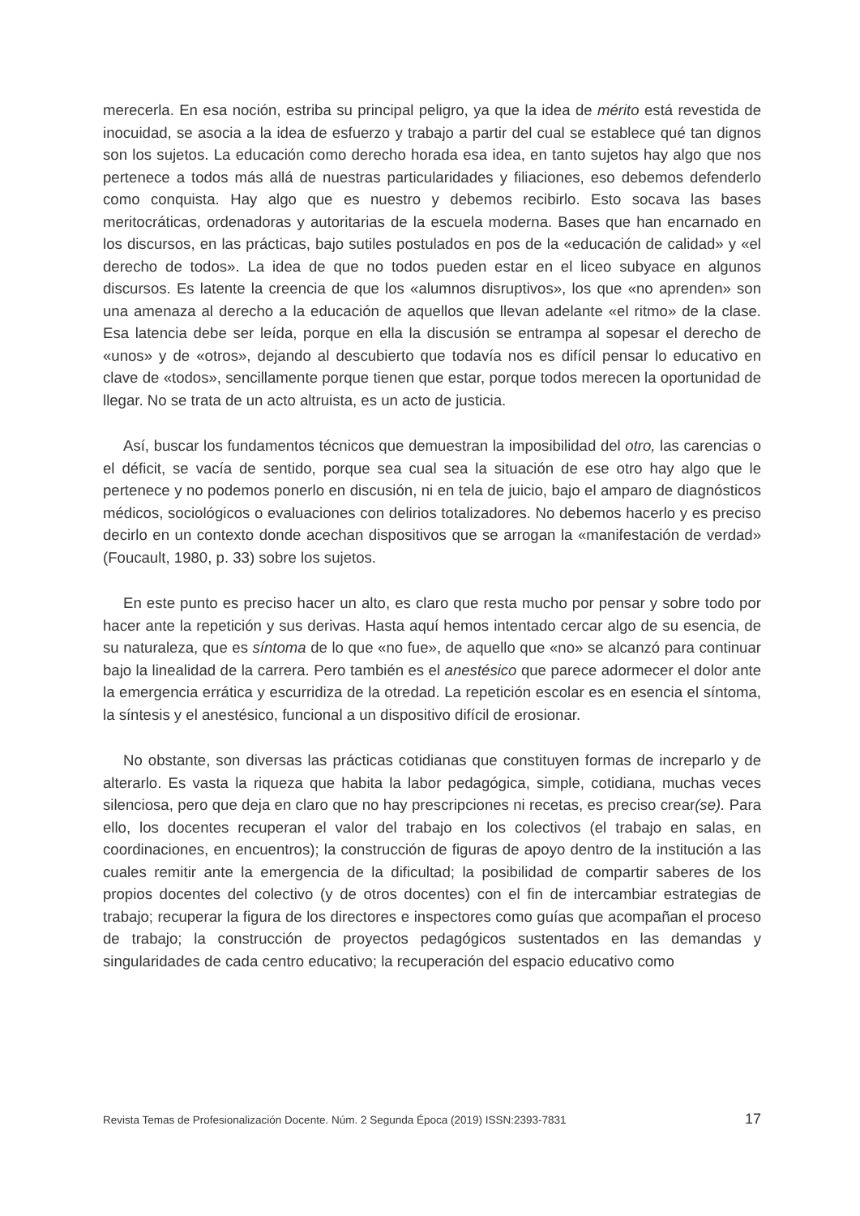merecerla. En esa noción, estriba su principal peligro, ya que la idea de mérito está revestida de inocuidad, se asocia a la idea de esfuerzo y trabajo a partir del cual se establece qué tan dignos son los sujetos. La educación como derecho horada esa idea, en tanto sujetos hay algo que nos pertenece a todos más allá de nuestras particularidades y filiaciones, eso debemos defenderlo como conquista. Hay algo que es nuestro y debemos recibirlo. Esto socava las bases meritocráticas, ordenadoras y autoritarias de la escuela moderna. Bases que han encarnado en los discursos, en las prácticas, bajo sutiles postulados en pos de la «educación de calidad» y «el derecho de todos». La idea de que no todos pueden estar en el liceo subyace en algunos discursos. Es latente la creencia de que los «alumnos disruptivos», los que «no aprenden» son una amenaza al derecho a la educación de aquellos que llevan adelante «el ritmo» de la clase. Esa latencia debe ser leída, porque en ella la discusión se entrampa al sopesar el derecho de «unos» y de «otros», dejando al descubierto que todavía nos es difícil pensar lo educativo en clave de «todos», sencillamente porque tienen que estar, porque todos merecen la oportunidad de llegar. No se trata de un acto altruista, es un acto de justicia.
Así, buscar los fundamentos técnicos que demuestran la imposibilidad del otro, las carencias o el déficit, se vacía de sentido, porque sea cual sea la situación de ese otro hay algo que le pertenece y no podemos ponerlo en discusión, ni en tela de juicio, bajo el amparo de diagnósticos médicos, sociológicos o evaluaciones con delirios totalizadores. No debemos hacerlo y es preciso decirlo en un contexto donde acechan dispositivos que se arrogan la «manifestación de verdad» (Foucault, 1980, p. 33) sobre los sujetos.
En este punto es preciso hacer un alto, es claro que resta mucho por pensar y sobre todo por hacer ante la repetición y sus derivas. Hasta aquí hemos intentado cercar algo de su esencia, de su naturaleza, que es síntoma de lo que «no fue», de aquello que «no» se alcanzó para continuar bajo la linealidad de la carrera. Pero también es el anestésico que parece adormecer el dolor ante la emergencia errática y escurridiza de la otredad. La repetición escolar es en esencia el síntoma, la síntesis y el anestésico, funcional a un dispositivo difícil de erosionar.
No obstante, son diversas las prácticas cotidianas que constituyen formas de increparlo y de alterarlo. Es vasta la riqueza que habita la labor pedagógica, simple, cotidiana, muchas veces silenciosa, pero que deja en claro que no hay prescripciones ni recetas, es preciso crear(se). Para ello, los docentes recuperan el valor del trabajo en los colectivos (el trabajo en salas, en coordinaciones, en encuentros); la construcción de figuras de apoyo dentro de la institución a las cuales remitir ante la emergencia de la dificultad; la posibilidad de compartir saberes de los propios docentes del colectivo (y de otros docentes) con el fin de intercambiar estrategias de trabajo; recuperar la figura de los directores e inspectores como guías que acompañan el proceso de trabajo; la construcción de proyectos pedagógicos sustentados en las demandas y singularidades de cada centro educativo; la recuperación del espacio educativo como
Revista Temas de Profesionalización Docente. Núm. 2 Segunda Época (2019) ISSN:2393-7831 17